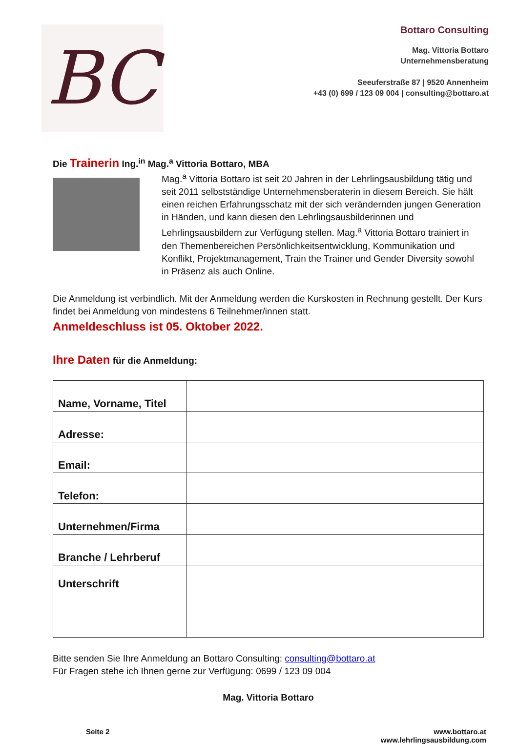BC
Bottaro Consulting
Mag. Vittoria Bottaro
Unternehmensberatung
Seeuferstraße 87 | 9520 Annenheim
+43 (0) 699 / 123 09 004 | consulting@bottaro.at
Die Trainerin Ing.<sup>in</sup> Mag.<sup>a</sup> Vittoria Bottaro, MBA
Mag.<sup>a</sup> Vittoria Bottaro ist seit 20 Jahren in der Lehrlingsausbildung tätig und seit 2011 selbstständige Unternehmensberaterin in diesem Bereich. Sie hält einen reichen Erfahrungsschatz mit der sich verändernden jungen Generation in Händen, und kann diesen den Lehrlingsausbilderinnen und Lehrlingsausbildern zur Verfügung stellen. Mag.<sup>a</sup> Vittoria Bottaro trainiert in den Themenbereichen Persönlichkeitsentwicklung, Kommunikation und Konflikt, Projektmanagement, Train the Trainer und Gender Diversity sowohl in Präsenz als auch Online.
Die Anmeldung ist verbindlich. Mit der Anmeldung werden die Kurskosten in Rechnung gestellt. Der Kurs findet bei Anmeldung von mindestens 6 Teilnehmer/innen statt.
Anmeldeschluss ist 05. Oktober 2022.
Ihre Daten für die Anmeldung:
| Name, Vorname, Titel | |
| Adresse: | |
| Email: | |
| Telefon: | |
| Unternehmen/Firma | |
| Branche / Lehrberuf | |
| Unterschrift | |
Bitte senden Sie Ihre Anmeldung an Bottaro Consulting: consulting@bottaro.at
Für Fragen stehe ich Ihnen gerne zur Verfügung: 0699 / 123 09 004
Mag. Vittoria Bottaro
Seite 2 www.bottaro.at
www.lehrlingsausbildung.com